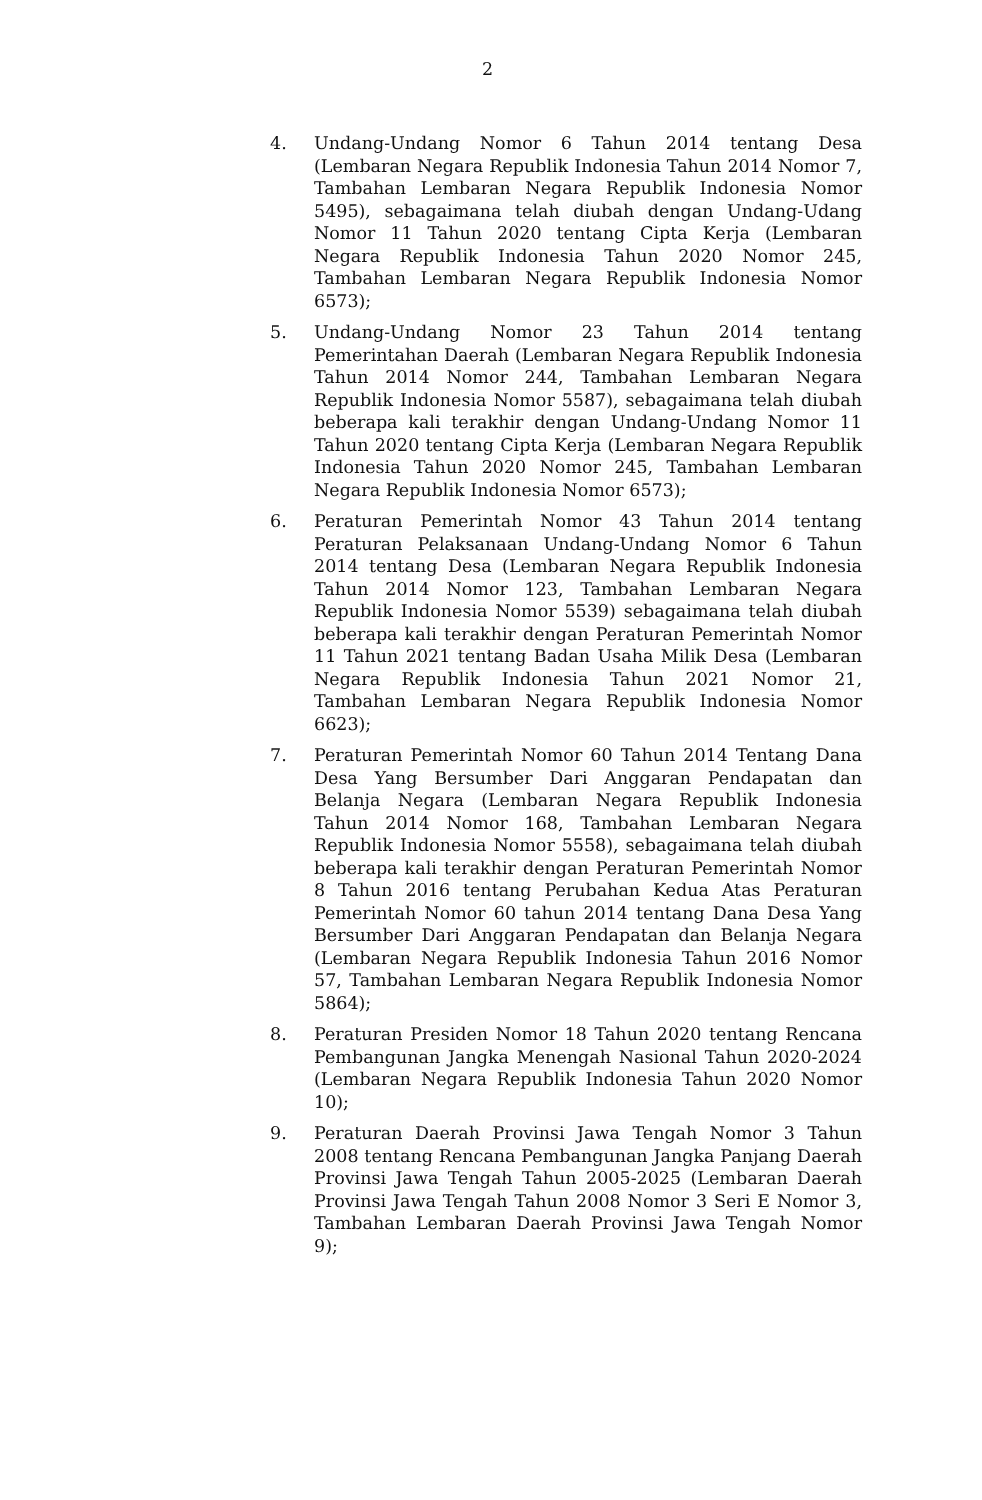2
4. Undang-Undang Nomor 6 Tahun 2014 tentang Desa (Lembaran Negara Republik Indonesia Tahun 2014 Nomor 7, Tambahan Lembaran Negara Republik Indonesia Nomor 5495), sebagaimana telah diubah dengan Undang-Udang Nomor 11 Tahun 2020 tentang Cipta Kerja (Lembaran Negara Republik Indonesia Tahun 2020 Nomor 245, Tambahan Lembaran Negara Republik Indonesia Nomor 6573);
5. Undang-Undang Nomor 23 Tahun 2014 tentang Pemerintahan Daerah (Lembaran Negara Republik Indonesia Tahun 2014 Nomor 244, Tambahan Lembaran Negara Republik Indonesia Nomor 5587), sebagaimana telah diubah beberapa kali terakhir dengan Undang-Undang Nomor 11 Tahun 2020 tentang Cipta Kerja (Lembaran Negara Republik Indonesia Tahun 2020 Nomor 245, Tambahan Lembaran Negara Republik Indonesia Nomor 6573);
6. Peraturan Pemerintah Nomor 43 Tahun 2014 tentang Peraturan Pelaksanaan Undang-Undang Nomor 6 Tahun 2014 tentang Desa (Lembaran Negara Republik Indonesia Tahun 2014 Nomor 123, Tambahan Lembaran Negara Republik Indonesia Nomor 5539) sebagaimana telah diubah beberapa kali terakhir dengan Peraturan Pemerintah Nomor 11 Tahun 2021 tentang Badan Usaha Milik Desa (Lembaran Negara Republik Indonesia Tahun 2021 Nomor 21, Tambahan Lembaran Negara Republik Indonesia Nomor 6623);
7. Peraturan Pemerintah Nomor 60 Tahun 2014 Tentang Dana Desa Yang Bersumber Dari Anggaran Pendapatan dan Belanja Negara (Lembaran Negara Republik Indonesia Tahun 2014 Nomor 168, Tambahan Lembaran Negara Republik Indonesia Nomor 5558), sebagaimana telah diubah beberapa kali terakhir dengan Peraturan Pemerintah Nomor 8 Tahun 2016 tentang Perubahan Kedua Atas Peraturan Pemerintah Nomor 60 tahun 2014 tentang Dana Desa Yang Bersumber Dari Anggaran Pendapatan dan Belanja Negara (Lembaran Negara Republik Indonesia Tahun 2016 Nomor 57, Tambahan Lembaran Negara Republik Indonesia Nomor 5864);
8. Peraturan Presiden Nomor 18 Tahun 2020 tentang Rencana Pembangunan Jangka Menengah Nasional Tahun 2020-2024 (Lembaran Negara Republik Indonesia Tahun 2020 Nomor 10);
9. Peraturan Daerah Provinsi Jawa Tengah Nomor 3 Tahun 2008 tentang Rencana Pembangunan Jangka Panjang Daerah Provinsi Jawa Tengah Tahun 2005-2025 (Lembaran Daerah Provinsi Jawa Tengah Tahun 2008 Nomor 3 Seri E Nomor 3, Tambahan Lembaran Daerah Provinsi Jawa Tengah Nomor 9);